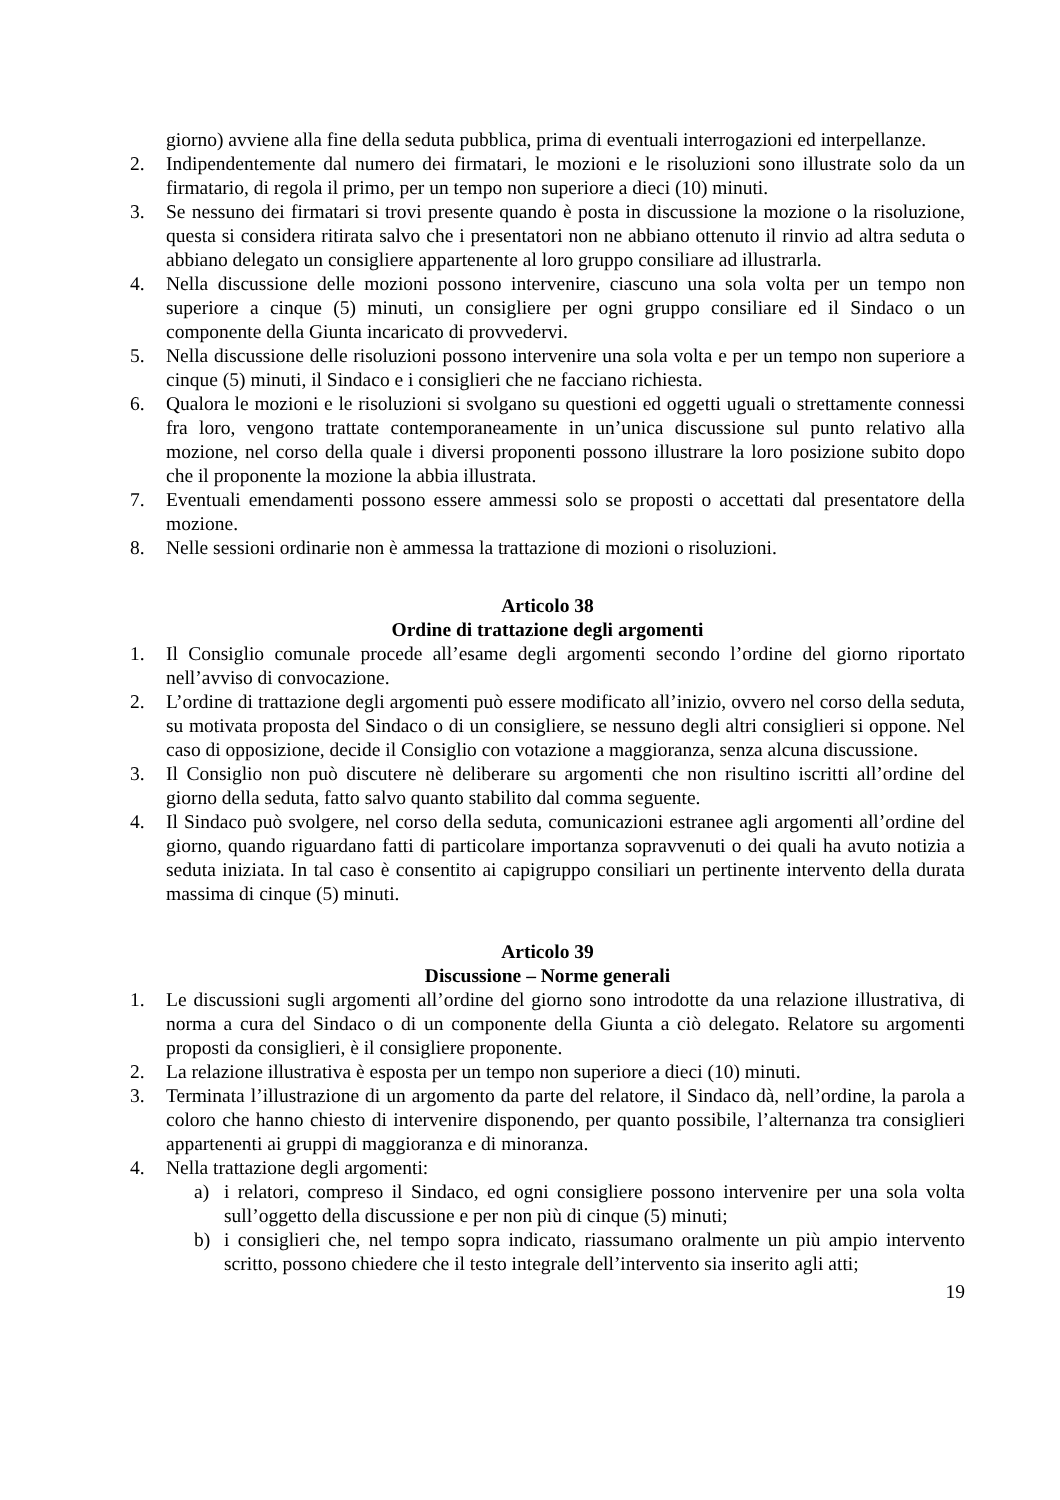giorno) avviene alla fine della seduta pubblica, prima di eventuali interrogazioni ed interpellanze.
2. Indipendentemente dal numero dei firmatari, le mozioni e le risoluzioni sono illustrate solo da un firmatario, di regola il primo, per un tempo non superiore a dieci (10) minuti.
3. Se nessuno dei firmatari si trovi presente quando è posta in discussione la mozione o la risoluzione, questa si considera ritirata salvo che i presentatori non ne abbiano ottenuto il rinvio ad altra seduta o abbiano delegato un consigliere appartenente al loro gruppo consiliare ad illustrarla.
4. Nella discussione delle mozioni possono intervenire, ciascuno una sola volta per un tempo non superiore a cinque (5) minuti, un consigliere per ogni gruppo consiliare ed il Sindaco o un componente della Giunta incaricato di provvedervi.
5. Nella discussione delle risoluzioni possono intervenire una sola volta e per un tempo non superiore a cinque (5) minuti, il Sindaco e i consiglieri che ne facciano richiesta.
6. Qualora le mozioni e le risoluzioni si svolgano su questioni ed oggetti uguali o strettamente connessi fra loro, vengono trattate contemporaneamente in un’unica discussione sul punto relativo alla mozione, nel corso della quale i diversi proponenti possono illustrare la loro posizione subito dopo che il proponente la mozione la abbia illustrata.
7. Eventuali emendamenti possono essere ammessi solo se proposti o accettati dal presentatore della mozione.
8. Nelle sessioni ordinarie non è ammessa la trattazione di mozioni o risoluzioni.
Articolo 38
Ordine di trattazione degli argomenti
1. Il Consiglio comunale procede all’esame degli argomenti secondo l’ordine del giorno riportato nell’avviso di convocazione.
2. L’ordine di trattazione degli argomenti può essere modificato all’inizio, ovvero nel corso della seduta, su motivata proposta del Sindaco o di un consigliere, se nessuno degli altri consiglieri si oppone. Nel caso di opposizione, decide il Consiglio con votazione a maggioranza, senza alcuna discussione.
3. Il Consiglio non può discutere nè deliberare su argomenti che non risultino iscritti all’ordine del giorno della seduta, fatto salvo quanto stabilito dal comma seguente.
4. Il Sindaco può svolgere, nel corso della seduta, comunicazioni estranee agli argomenti all’ordine del giorno, quando riguardano fatti di particolare importanza sopravvenuti o dei quali ha avuto notizia a seduta iniziata. In tal caso è consentito ai capigruppo consiliari un pertinente intervento della durata massima di cinque (5) minuti.
Articolo 39
Discussione – Norme generali
1. Le discussioni sugli argomenti all’ordine del giorno sono introdotte da una relazione illustrativa, di norma a cura del Sindaco o di un componente della Giunta a ciò delegato. Relatore su argomenti proposti da consiglieri, è il consigliere proponente.
2. La relazione illustrativa è esposta per un tempo non superiore a dieci (10) minuti.
3. Terminata l’illustrazione di un argomento da parte del relatore, il Sindaco dà, nell’ordine, la parola a coloro che hanno chiesto di intervenire disponendo, per quanto possibile, l’alternanza tra consiglieri appartenenti ai gruppi di maggioranza e di minoranza.
4. Nella trattazione degli argomenti:
a) i relatori, compreso il Sindaco, ed ogni consigliere possono intervenire per una sola volta sull’oggetto della discussione e per non più di cinque (5) minuti;
b) i consiglieri che, nel tempo sopra indicato, riassumano oralmente un più ampio intervento scritto, possono chiedere che il testo integrale dell’intervento sia inserito agli atti;
19